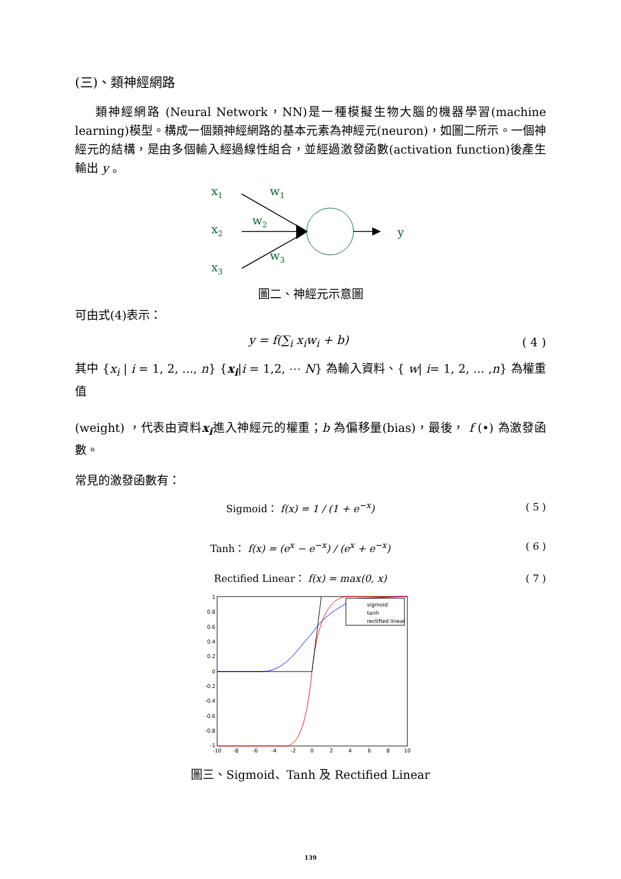(三)、類神經網路
類神經網路 (Neural Network，NN)是一種模擬生物大腦的機器學習(machine learning)模型。構成一個類神經網路的基本元素為神經元(neuron)，如圖二所示。一個神經元的結構，是由多個輸入經過線性組合，並經過激發函數(activation function)後產生輸出 y 。
x1
x2
x3
w1
w2
w3
y
圖二、神經元示意圖
可由式(4)表示：
y = f(∑<sub>i</sub> x<sub>i</sub>w<sub>i</sub> + b) ( 4 )
其中 {x<sub>i</sub> | i = 1, 2, ..., n} {x<sub>i</sub>|i = 1,2, ⋯ N} 為輸入資料、{ w| i= 1, 2, ... ,n} 為權重值
(weight) ，代表由資料x<sub>i</sub>進入神經元的權重；b 為偏移量(bias)，最後， f (•) 為激發函數。
常見的激發函數有：
Sigmoid： f(x) = 1 / (1 + e<sup>−x</sup>) ( 5 )
Tanh： f(x) = (e<sup>x</sup> − e<sup>−x</sup>) / (e<sup>x</sup> + e<sup>−x</sup>) ( 6 )
Rectified Linear： f(x) = max(0, x) ( 7 )
1
0.8
0.6
0.4
0.2
0
-0.2
-0.4
-0.6
-0.8
-1
-10
-8
-6
-4
-2
0
2
4
6
8
10
sigmoid
tanh
rectified linear
圖三、Sigmoid、Tanh 及 Rectified Linear
139